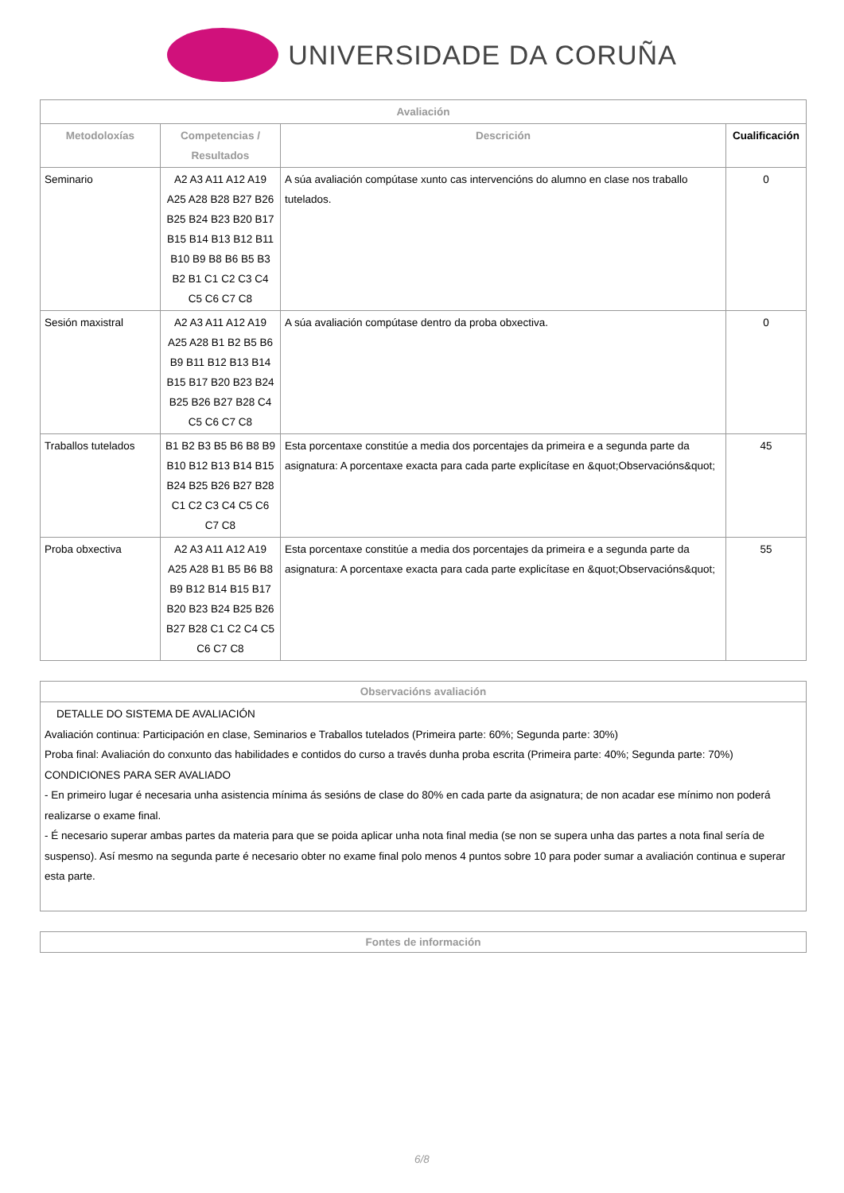UNIVERSIDADE DA CORUÑA
| Avaliación | | | |
| --- | --- | --- | --- |
| Metodoloxías | Competencias / Resultados | Descrición | Cualificación |
| Seminario | A2 A3 A11 A12 A19 A25 A28 B28 B27 B26 B25 B24 B23 B20 B17 B15 B14 B13 B12 B11 B10 B9 B8 B6 B5 B3 B2 B1 C1 C2 C3 C4 C5 C6 C7 C8 | A súa avaliación compútase xunto cas intervencións do alumno en clase nos traballo tutelados. | 0 |
| Sesión maxistral | A2 A3 A11 A12 A19 A25 A28 B1 B2 B5 B6 B9 B11 B12 B13 B14 B15 B17 B20 B23 B24 B25 B26 B27 B28 C4 C5 C6 C7 C8 | A súa avaliación compútase dentro da proba obxectiva. | 0 |
| Traballos tutelados | B1 B2 B3 B5 B6 B8 B9 B10 B12 B13 B14 B15 B24 B25 B26 B27 B28 C1 C2 C3 C4 C5 C6 C7 C8 | Esta porcentaxe constitúe a media dos porcentajes da primeira e a segunda parte da asignatura: A porcentaxe exacta para cada parte explicítase en &quot;Observacións&quot; | 45 |
| Proba obxectiva | A2 A3 A11 A12 A19 A25 A28 B1 B5 B6 B8 B9 B12 B14 B15 B17 B20 B23 B24 B25 B26 B27 B28 C1 C2 C4 C5 C6 C7 C8 | Esta porcentaxe constitúe a media dos porcentajes da primeira e a segunda parte da asignatura: A porcentaxe exacta para cada parte explicítase en &quot;Observacións&quot; | 55 |
Observacións avaliación
DETALLE DO SISTEMA DE AVALIACIÓN
Avaliación continua: Participación en clase, Seminarios e Traballos tutelados (Primeira parte: 60%; Segunda parte: 30%)
Proba final: Avaliación do conxunto das habilidades e contidos do curso a través dunha proba escrita (Primeira parte: 40%; Segunda parte: 70%)
CONDICIONES PARA SER AVALIADO
- En primeiro lugar é necesaria unha asistencia mínima ás sesións de clase do 80% en cada parte da asignatura; de non acadar ese mínimo non poderá realizarse o exame final.
- É necesario superar ambas partes da materia para que se poida aplicar unha nota final media (se non se supera unha das partes a nota final sería de suspenso). Así mesmo na segunda parte é necesario obter no exame final polo menos 4 puntos sobre 10 para poder sumar a avaliación continua e superar esta parte.
Fontes de información
6/8